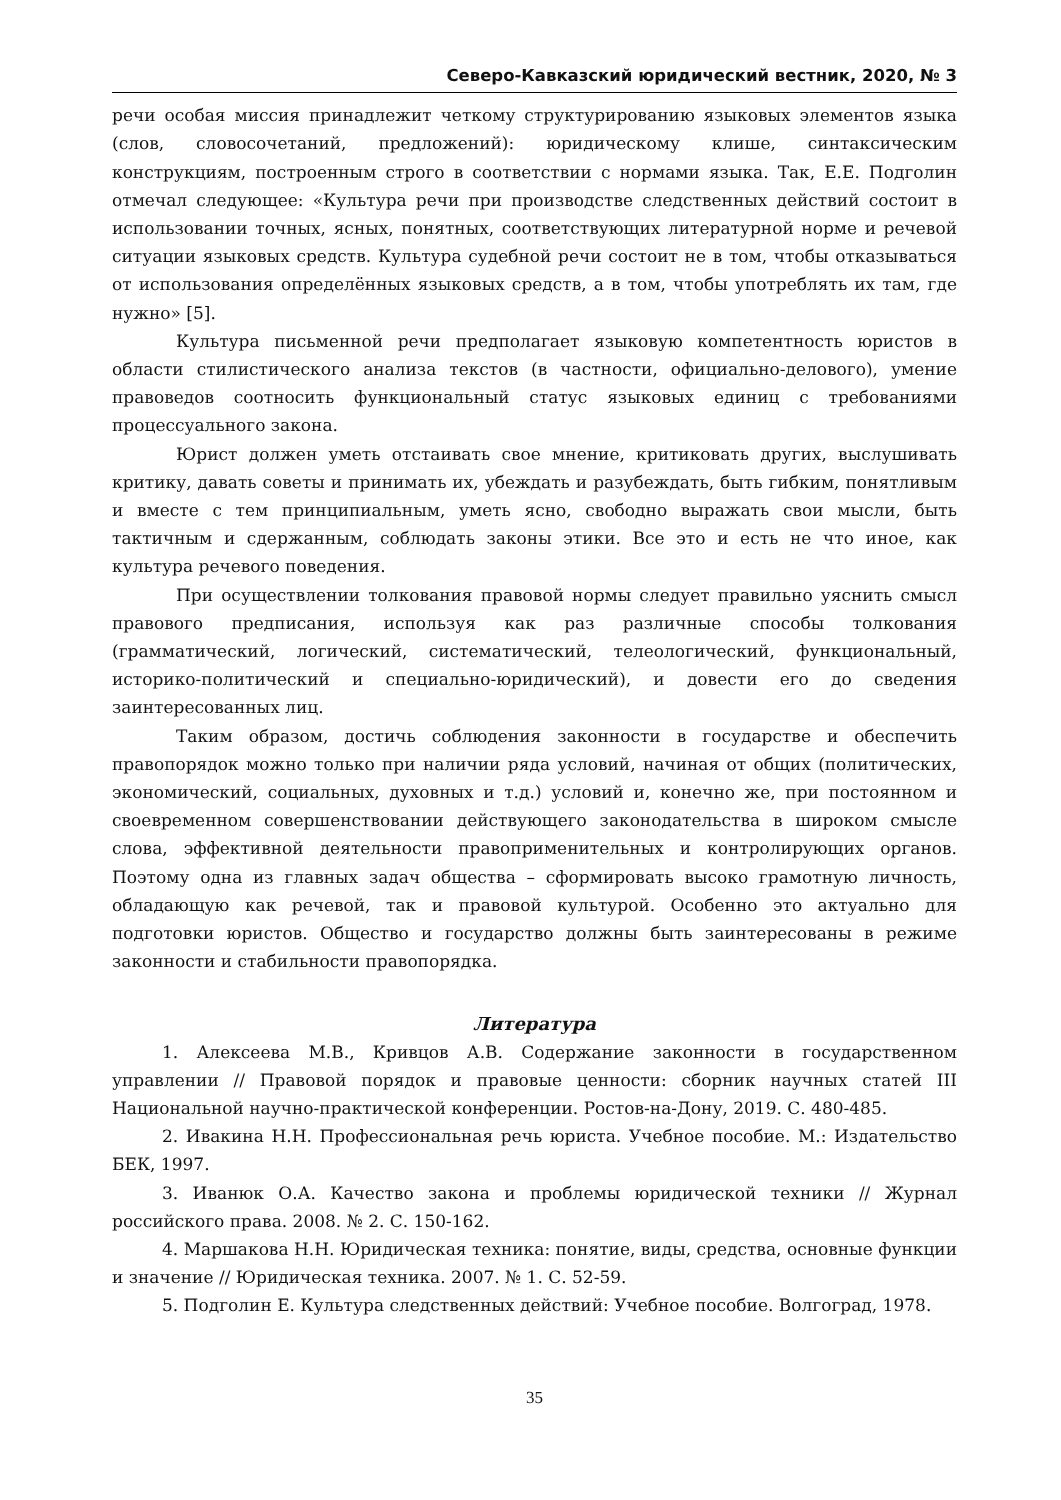Северо-Кавказский юридический вестник, 2020, № 3
речи особая миссия принадлежит четкому структурированию языковых элементов языка (слов, словосочетаний, предложений): юридическому клише, синтаксическим конструкциям, построенным строго в соответствии с нормами языка. Так, Е.Е. Подголин отмечал следующее: «Культура речи при производстве следственных действий состоит в использовании точных, ясных, понятных, соответствующих литературной норме и речевой ситуации языковых средств. Культура судебной речи состоит не в том, чтобы отказываться от использования определённых языковых средств, а в том, чтобы употреблять их там, где нужно» [5].
Культура письменной речи предполагает языковую компетентность юристов в области стилистического анализа текстов (в частности, официально-делового), умение правоведов соотносить функциональный статус языковых единиц с требованиями процессуального закона.
Юрист должен уметь отстаивать свое мнение, критиковать других, выслушивать критику, давать советы и принимать их, убеждать и разубеждать, быть гибким, понятливым и вместе с тем принципиальным, уметь ясно, свободно выражать свои мысли, быть тактичным и сдержанным, соблюдать законы этики. Все это и есть не что иное, как культура речевого поведения.
При осуществлении толкования правовой нормы следует правильно уяснить смысл правового предписания, используя как раз различные способы толкования (грамматический, логический, систематический, телеологический, функциональный, историко-политический и специально-юридический), и довести его до сведения заинтересованных лиц.
Таким образом, достичь соблюдения законности в государстве и обеспечить правопорядок можно только при наличии ряда условий, начиная от общих (политических, экономический, социальных, духовных и т.д.) условий и, конечно же, при постоянном и своевременном совершенствовании действующего законодательства в широком смысле слова, эффективной деятельности правоприменительных и контролирующих органов. Поэтому одна из главных задач общества – сформировать высоко грамотную личность, обладающую как речевой, так и правовой культурой. Особенно это актуально для подготовки юристов. Общество и государство должны быть заинтересованы в режиме законности и стабильности правопорядка.
Литература
1. Алексеева М.В., Кривцов А.В. Содержание законности в государственном управлении // Правовой порядок и правовые ценности: сборник научных статей III Национальной научно-практической конференции. Ростов-на-Дону, 2019. С. 480-485.
2. Ивакина Н.Н. Профессиональная речь юриста. Учебное пособие. М.: Издательство БЕК, 1997.
3. Иванюк О.А. Качество закона и проблемы юридической техники // Журнал российского права. 2008. № 2. С. 150-162.
4. Маршакова Н.Н. Юридическая техника: понятие, виды, средства, основные функции и значение // Юридическая техника. 2007. № 1. С. 52-59.
5. Подголин Е. Культура следственных действий: Учебное пособие. Волгоград, 1978.
35